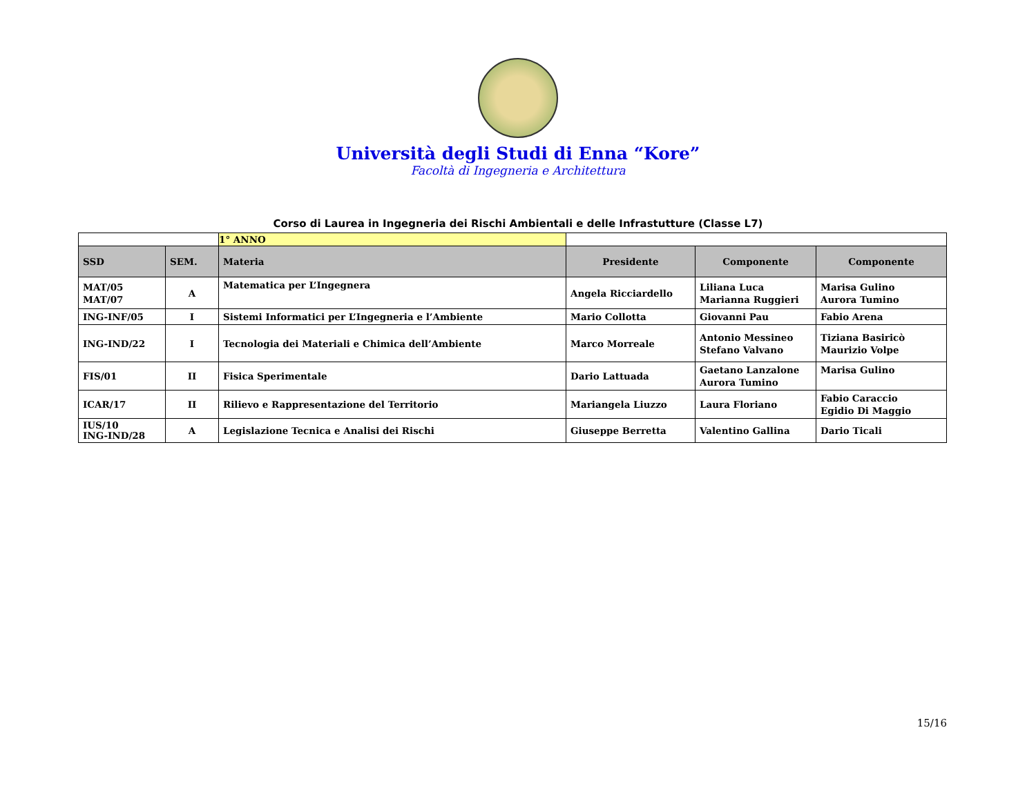Università degli Studi di Enna “Kore”
Facoltà di Ingegneria e Architettura
Corso di Laurea in Ingegneria dei Rischi Ambientali e delle Infrastutture (Classe L7)
| | | 1° ANNO | | | |
| SSD | SEM. | Materia | Presidente | Componente | Componente |
| MAT/05 MAT/07 | A | Matematica per L’Ingegnera | Angela Ricciardello | Liliana Luca Marianna Ruggieri | Marisa Gulino Aurora Tumino |
| ING-INF/05 | I | Sistemi Informatici per L’Ingegneria e l’Ambiente | Mario Collotta | Giovanni Pau | Fabio Arena |
| ING-IND/22 | I | Tecnologia dei Materiali e Chimica dell’Ambiente | Marco Morreale | Antonio Messineo Stefano Valvano | Tiziana Basiricò Maurizio Volpe |
| FIS/01 | II | Fisica Sperimentale | Dario Lattuada | Gaetano Lanzalone Aurora Tumino | Marisa Gulino |
| ICAR/17 | II | Rilievo e Rappresentazione del Territorio | Mariangela Liuzzo | Laura Floriano | Fabio Caraccio Egidio Di Maggio |
| IUS/10 ING-IND/28 | A | Legislazione Tecnica e Analisi dei Rischi | Giuseppe Berretta | Valentino Gallina | Dario Ticali |
15/16